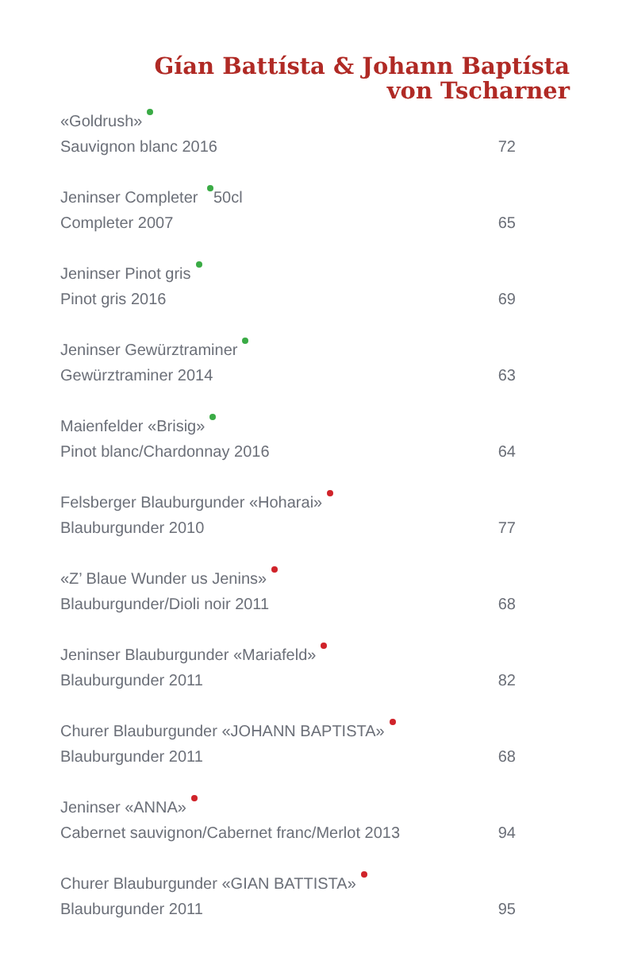Gían Battísta & Johann Baptísta
von Tscharner
| «Goldrush» | |
| Sauvignon blanc 2016 | 72 |
| Jeninser Completer 50cl | |
| Completer 2007 | 65 |
| Jeninser Pinot gris | |
| Pinot gris 2016 | 69 |
| Jeninser Gewürztraminer | |
| Gewürztraminer 2014 | 63 |
| Maienfelder «Brisig» | |
| Pinot blanc/Chardonnay 2016 | 64 |
| Felsberger Blauburgunder «Hoharai» | |
| Blauburgunder 2010 | 77 |
| «Z’ Blaue Wunder us Jenins» | |
| Blauburgunder/Dioli noir 2011 | 68 |
| Jeninser Blauburgunder «Mariafeld» | |
| Blauburgunder 2011 | 82 |
| Churer Blauburgunder «JOHANN BAPTISTA» | |
| Blauburgunder 2011 | 68 |
| Jeninser «ANNA» | |
| Cabernet sauvignon/Cabernet franc/Merlot 2013 | 94 |
| Churer Blauburgunder «GIAN BATTISTA» | |
| Blauburgunder 2011 | 95 |